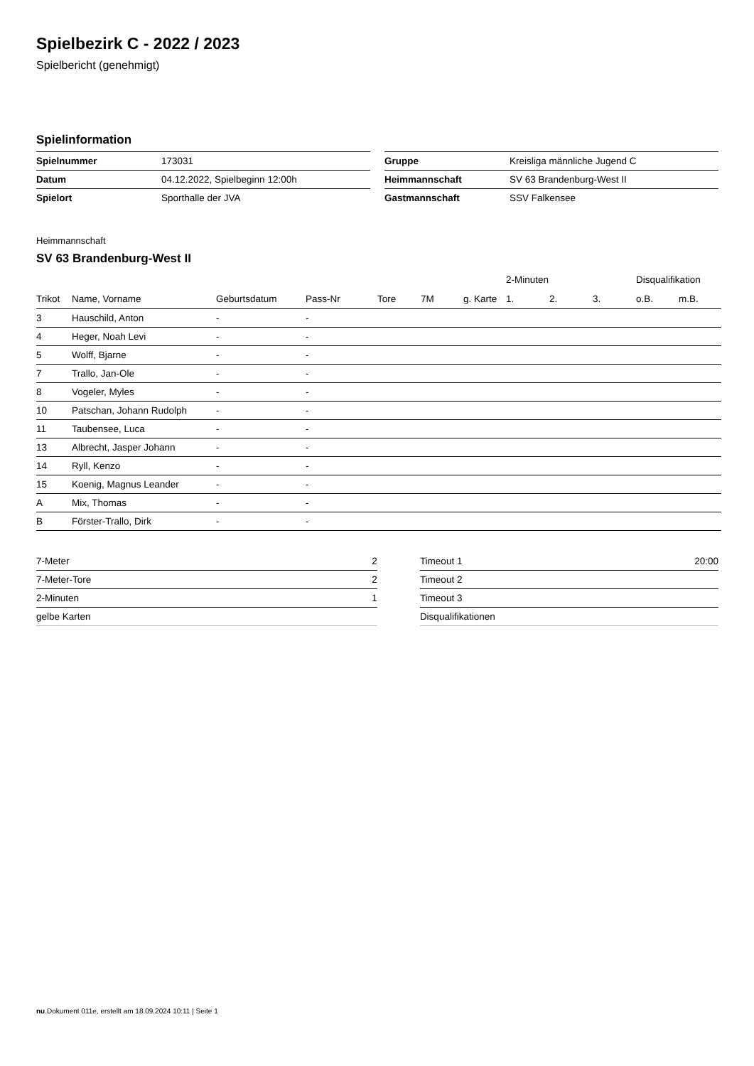Spielbezirk C - 2022 / 2023
Spielbericht (genehmigt)
Spielinformation
| Spielnummer | 173031 |
| Datum | 04.12.2022, Spielbeginn 12:00h |
| Spielort | Sporthalle der JVA |
| Gruppe | Kreisliga männliche Jugend C |
| Heimmannschaft | SV 63 Brandenburg-West II |
| Gastmannschaft | SSV Falkensee |
Heimmannschaft
SV 63 Brandenburg-West II
| | | | | | | | 2-Minuten | | | Disqualifikation | |
| --- | --- | --- | --- | --- | --- | --- | --- | --- | --- | --- | --- |
| Trikot | Name, Vorname | Geburtsdatum | Pass-Nr | Tore | 7M | g. Karte | 1. | 2. | 3. | o.B. | m.B. |
| 3 | Hauschild, Anton | - | - | | | | | | | | |
| 4 | Heger, Noah Levi | - | - | | | | | | | | |
| 5 | Wolff, Bjarne | - | - | | | | | | | | |
| 7 | Trallo, Jan-Ole | - | - | | | | | | | | |
| 8 | Vogeler, Myles | - | - | | | | | | | | |
| 10 | Patschan, Johann Rudolph | - | - | | | | | | | | |
| 11 | Taubensee, Luca | - | - | | | | | | | | |
| 13 | Albrecht, Jasper Johann | - | - | | | | | | | | |
| 14 | Ryll, Kenzo | - | - | | | | | | | | |
| 15 | Koenig, Magnus Leander | - | - | | | | | | | | |
| A | Mix, Thomas | - | - | | | | | | | | |
| B | Förster-Trallo, Dirk | - | - | | | | | | | | |
| 7-Meter | 2 |
| 7-Meter-Tore | 2 |
| 2-Minuten | 1 |
| gelbe Karten | |
| Timeout 1 | 20:00 |
| Timeout 2 | |
| Timeout 3 | |
| Disqualifikationen | |
nu.Dokument 011e, erstellt am 18.09.2024 10:11 | Seite 1